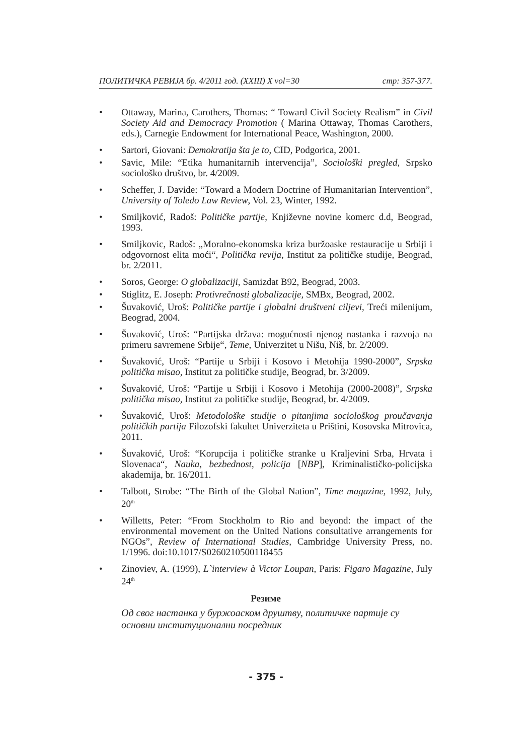ПОЛИТИЧКА РЕВИЈА бр. 4/2011 год. (XXIII) X vol=30 стр: 357-377.
• Ottaway, Marina, Carothers, Thomas: “ Toward Civil Society Realism” in Civil Society Aid and Democracy Promotion ( Marina Ottaway, Thomas Carothers, eds.), Carnegie Endowment for International Peace, Washington, 2000.
• Sartori, Giovani: Demokratija šta je to, CID, Podgorica, 2001.
• Savic, Mile: “Etika humanitarnih intervencija”, Sociološki pregled, Srpsko sociološko društvo, br. 4/2009.
• Scheffer, J. Davide: “Toward a Modern Doctrine of Humanitarian Intervention”, University of Toledo Law Review, Vol. 23, Winter, 1992.
• Smiljković, Radoš: Političke partije, Književne novine komerc d.d, Beograd, 1993.
• Smiljkovic, Radoš: „Moralno-ekonomska kriza buržoaske restauracije u Srbiji i odgovornost elita moći“, Politička revija, Institut za političke studije, Beograd, br. 2/2011.
• Soros, George: O globalizaciji, Samizdat B92, Beograd, 2003.
• Stiglitz, E. Joseph: Protivrečnosti globalizacije, SMBx, Beograd, 2002.
• Šuvaković, Uroš: Političke partije i globalni društveni ciljevi, Treći milenijum, Beograd, 2004.
• Šuvaković, Uroš: “Partijska država: mogućnosti njenog nastanka i razvoja na primeru savremene Srbije“, Teme, Univerzitet u Nišu, Niš, br. 2/2009.
• Šuvaković, Uroš: “Partije u Srbiji i Kosovo i Metohija 1990-2000”, Srpska politička misao, Institut za političke studije, Beograd, br. 3/2009.
• Šuvaković, Uroš: “Partije u Srbiji i Kosovo i Metohija (2000-2008)”, Srpska politička misao, Institut za političke studije, Beograd, br. 4/2009.
• Šuvaković, Uroš: Metodološke studije o pitanjima sociološkog proučavanja političkih partija Filozofski fakultet Univerziteta u Prištini, Kosovska Mitrovica, 2011.
• Šuvaković, Uroš: “Korupcija i političke stranke u Kraljevini Srba, Hrvata i Slovenaca“, Nauka, bezbednost, policija [NBP], Kriminalističko-policijska akademija, br. 16/2011.
• Talbott, Strobe: “The Birth of the Global Nation”, Time magazine, 1992, July, 20<sup>th</sup>
• Willetts, Peter: “From Stockholm to Rio and beyond: the impact of the environmental movement on the United Nations consultative arrangements for NGOs”, Review of International Studies, Cambridge University Press, no. 1/1996. doi:10.1017/S0260210500118455
• Zinoviev, A. (1999), L`interview à Victor Loupan, Paris: Figaro Magazine, July 24<sup>th</sup>
Резиме
Од свог настанка у буржоаском друштву, политичке партије су основни институционални посредник
- 375 -